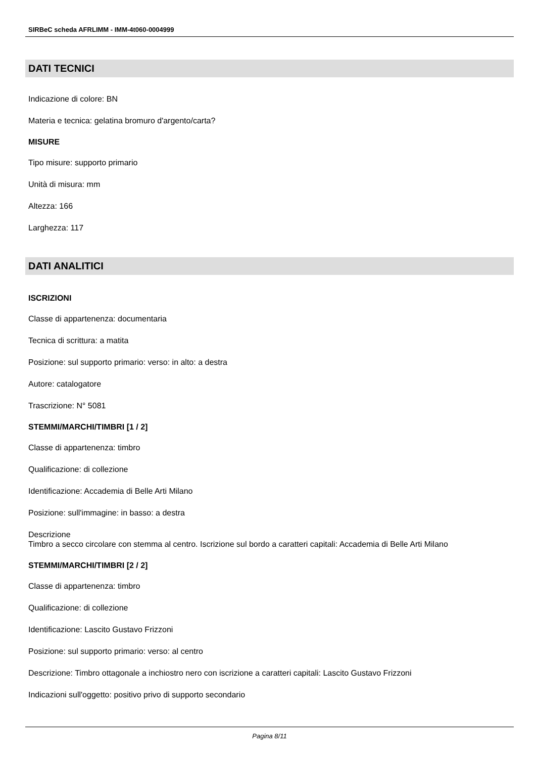SIRBeC scheda AFRLIMM - IMM-4t060-0004999
DATI TECNICI
Indicazione di colore: BN
Materia e tecnica: gelatina bromuro d'argento/carta?
MISURE
Tipo misure: supporto primario
Unità di misura: mm
Altezza: 166
Larghezza: 117
DATI ANALITICI
ISCRIZIONI
Classe di appartenenza: documentaria
Tecnica di scrittura: a matita
Posizione: sul supporto primario: verso: in alto: a destra
Autore: catalogatore
Trascrizione: N° 5081
STEMMI/MARCHI/TIMBRI [1 / 2]
Classe di appartenenza: timbro
Qualificazione: di collezione
Identificazione: Accademia di Belle Arti Milano
Posizione: sull'immagine: in basso: a destra
Descrizione
Timbro a secco circolare con stemma al centro. Iscrizione sul bordo a caratteri capitali: Accademia di Belle Arti Milano
STEMMI/MARCHI/TIMBRI [2 / 2]
Classe di appartenenza: timbro
Qualificazione: di collezione
Identificazione: Lascito Gustavo Frizzoni
Posizione: sul supporto primario: verso: al centro
Descrizione: Timbro ottagonale a inchiostro nero con iscrizione a caratteri capitali: Lascito Gustavo Frizzoni
Indicazioni sull'oggetto: positivo privo di supporto secondario
Pagina 8/11